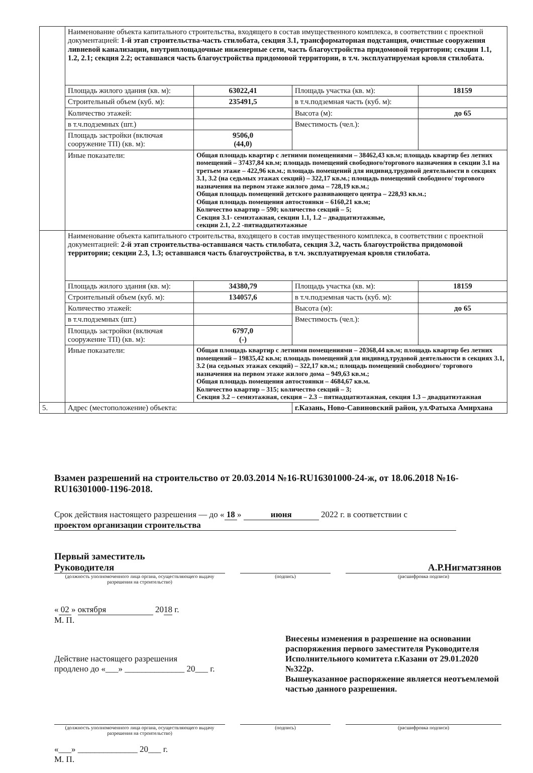| | Наименование объекта капитального строительства, входящего в состав имущественного комплекса, в соответствии с проектной документацией: 1-й этап строительства-часть стилобата, секция 3.1, трансформаторная подстанция, очистные сооружения ливневой канализации, внутриплощадочные инженерные сети, часть благоустройства придомовой территории; секции 1.1, 1.2, 2.1; секция 2.2; оставшаяся часть благоустройства придомовой территории, в т.ч. эксплуатируемая кровля стилобата. | | | |
| | Площадь жилого здания (кв. м): | 63022,41 | Площадь участка (кв. м): | 18159 |
| | Строительный объем (куб. м): | 235491,5 | в т.ч.подземная часть (куб. м): | |
| | Количество этажей: | | Высота (м): | до 65 |
| | в т.ч.подземных (шт.) | | Вместимость (чел.): | |
| | Площадь застройки (включая сооружение ТП) (кв. м): | 9506,0 (44,0) | | |
| | Иные показатели: | Общая площадь квартир с летними помещениями – 38462,43 кв.м; площадь квартир без летних помещений – 37437,84 кв.м; площадь помещений свободного/торгового назначения в секции 3.1 на третьем этаже – 422,96 кв.м.; площадь помещений для индивид.трудовой деятельности в секциях 3.1, 3.2 (на седьмых этажах секций) – 322,17 кв.м.; площадь помещений свободного/ торгового назначения на первом этаже жилого дома – 728,19 кв.м.; Общая площадь помещений детского развивающего центра – 228,93 кв.м.; Общая площадь помещения автостоянки – 6160,21 кв.м; Количество квартир – 590; количество секций – 5; Секция 3.1- семиэтажная, секции 1.1, 1.2 – двадцатиэтажные, секции 2.1, 2.2 -пятнадцатиэтажные | | |
| | Наименование объекта капитального строительства, входящего в состав имущественного комплекса, в соответствии с проектной документацией: 2-й этап строительства-оставшаяся часть стилобата, секция 3.2, часть благоустройства придомовой территории; секции 2.3, 1.3; оставшаяся часть благоустройства, в т.ч. эксплуатируемая кровля стилобата. | | | |
| | Площадь жилого здания (кв. м): | 34380,79 | Площадь участка (кв. м): | 18159 |
| | Строительный объем (куб. м): | 134057,6 | в т.ч.подземная часть (куб. м): | |
| | Количество этажей: | | Высота (м): | до 65 |
| | в т.ч.подземных (шт.) | | Вместимость (чел.): | |
| | Площадь застройки (включая сооружение ТП) (кв. м): | 6797,0 (-) | | |
| | Иные показатели: | Общая площадь квартир с летними помещениями – 20368,44 кв.м; площадь квартир без летних помещений – 19835,42 кв.м; площадь помещений для индивид.трудовой деятельности в секциях 3.1, 3.2 (на седьмых этажах секций) – 322,17 кв.м.; площадь помещений свободного/ торгового назначения на первом этаже жилого дома – 949,63 кв.м.; Общая площадь помещения автостоянки – 4684,67 кв.м. Количество квартир – 315; количество секций – 3; Секция 3.2 – семиэтажная, секция – 2.3 – пятнадцатиэтажная, секция 1.3 – двадцатиэтажная | | |
| 5. | Адрес (местоположение) объекта: | | г.Казань, Ново-Савиновский район, ул.Фатыха Амирхана | |
Взамен разрешений на строительство от 20.03.2014 №16-RU16301000-24-ж, от 18.06.2018 №16-RU16301000-1196-2018.
Срок действия настоящего разрешения — до « 18 » июня 2022 г. в соответствии с проектом организации строительства
Первый заместитель
Руководителя
А.Р.Нигматзянов
(должность уполномоченного лица органа, осуществляющего выдачу разрешения на строительство)
(подпись) (расшифровка подписи)
« 02 » октября 2018 г.
М. П.
Действие настоящего разрешения
продлено до «___» ______________ 20___ г.
Внесены изменения в разрешение на основании распоряжения первого заместителя Руководителя Исполнительного комитета г.Казани от 29.01.2020 №322р.
Вышеуказанное распоряжение является неотъемлемой частью данного разрешения.
(должность уполномоченного лица органа, осуществляющего выдачу разрешения на строительство)
(подпись) (расшифровка подписи)
«___» ______________ 20___ г.
М. П.